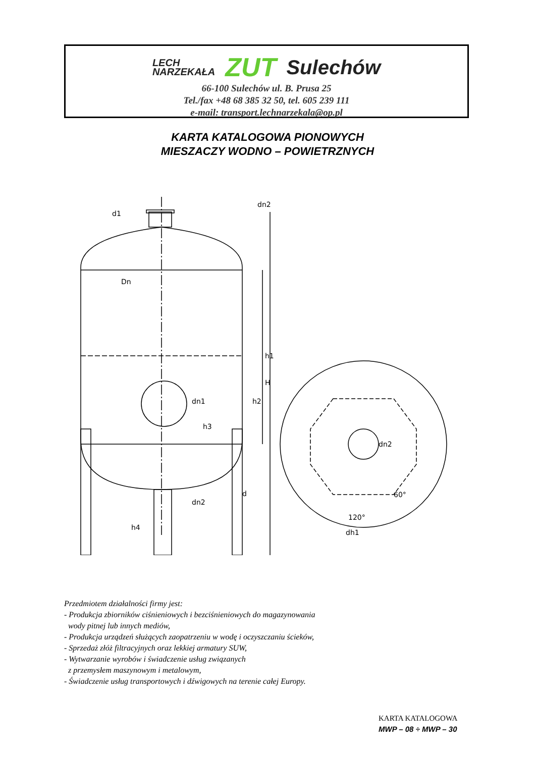LECH
NARZEKAŁA
ZUT Sulechów
66-100 Sulechów ul. B. Prusa 25
Tel./fax +48 68 385 32 50, tel. 605 239 111
e-mail: transport.lechnarzekala@op.pl
KARTA KATALOGOWA PIONOWYCH
MIESZACZY WODNO – POWIETRZNYCH
dn2
d1
Dn
dn1
dn2
dh1
d
dn2
h1
H
h2
h3
h4
60°
120°
Przedmiotem działalności firmy jest:
- Produkcja zbiorników ciśnieniowych i bezciśnieniowych do magazynowania
wody pitnej lub innych mediów,
- Produkcja urządzeń służących zaopatrzeniu w wodę i oczyszczaniu ścieków,
- Sprzedaż złóż filtracyjnych oraz lekkiej armatury SUW,
- Wytwarzanie wyrobów i świadczenie usług związanych
z przemysłem maszynowym i metalowym,
- Świadczenie usług transportowych i dźwigowych na terenie całej Europy.
KARTA KATALOGOWA
MWP – 08 ÷ MWP – 30